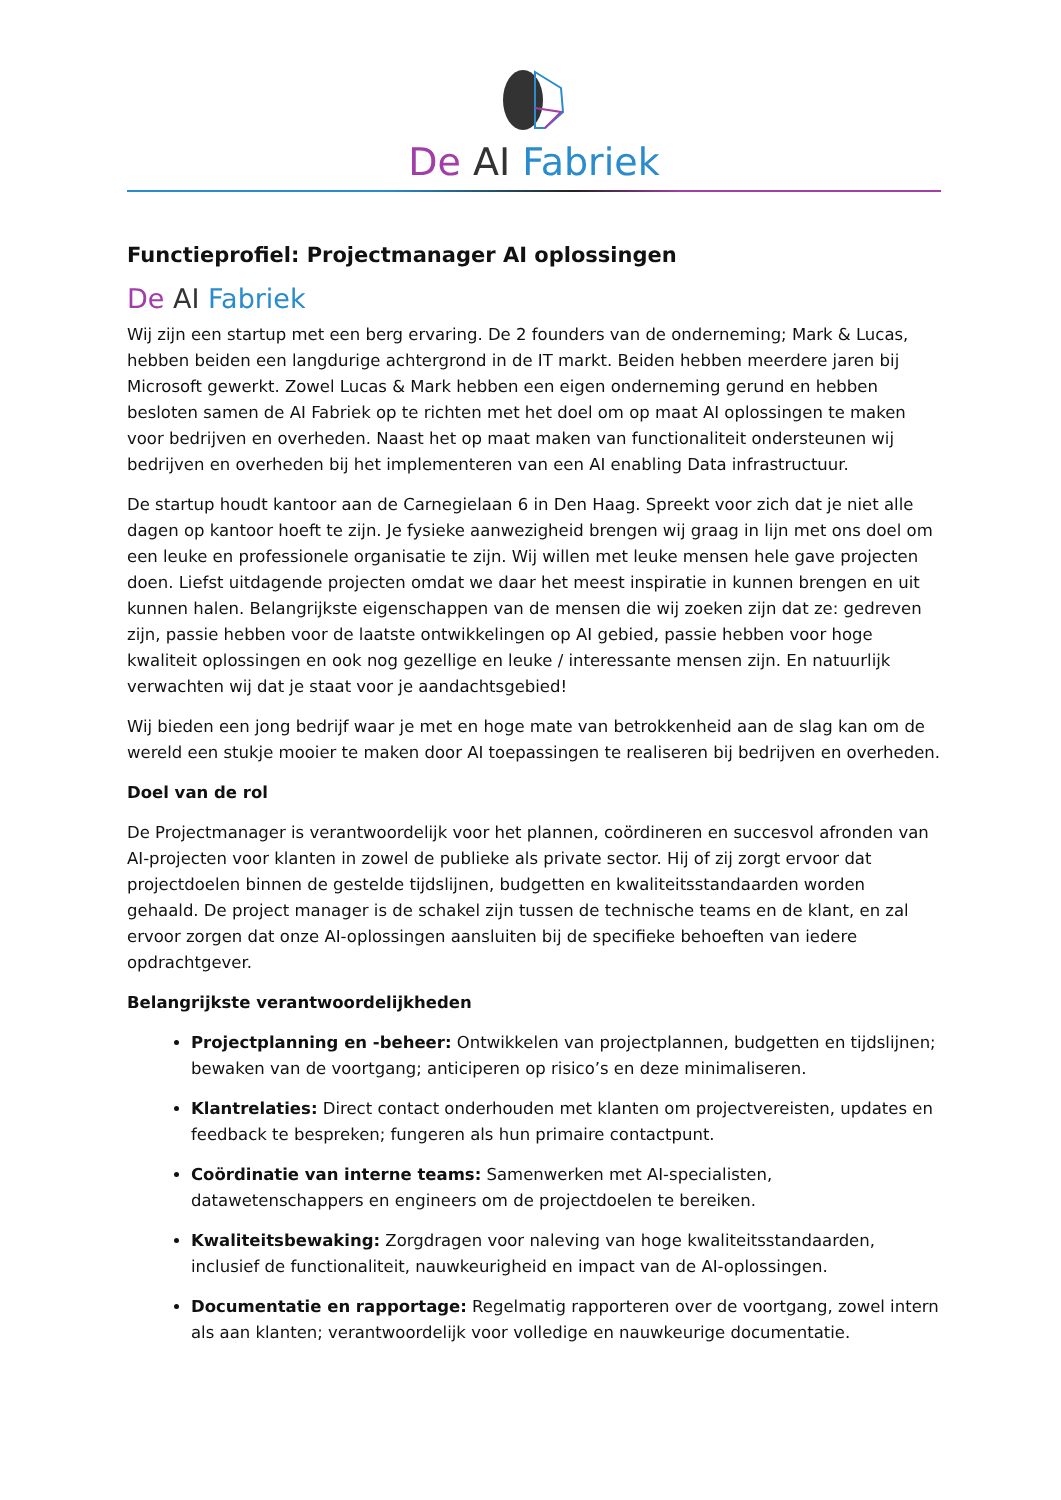De AI Fabriek
Functieprofiel: Projectmanager AI oplossingen
De AI Fabriek
Wij zijn een startup met een berg ervaring. De 2 founders van de onderneming; Mark & Lucas, hebben beiden een langdurige achtergrond in de IT markt. Beiden hebben meerdere jaren bij Microsoft gewerkt. Zowel Lucas & Mark hebben een eigen onderneming gerund en hebben besloten samen de AI Fabriek op te richten met het doel om op maat AI oplossingen te maken voor bedrijven en overheden. Naast het op maat maken van functionaliteit ondersteunen wij bedrijven en overheden bij het implementeren van een AI enabling Data infrastructuur.
De startup houdt kantoor aan de Carnegielaan 6 in Den Haag. Spreekt voor zich dat je niet alle dagen op kantoor hoeft te zijn. Je fysieke aanwezigheid brengen wij graag in lijn met ons doel om een leuke en professionele organisatie te zijn. Wij willen met leuke mensen hele gave projecten doen. Liefst uitdagende projecten omdat we daar het meest inspiratie in kunnen brengen en uit kunnen halen. Belangrijkste eigenschappen van de mensen die wij zoeken zijn dat ze: gedreven zijn, passie hebben voor de laatste ontwikkelingen op AI gebied, passie hebben voor hoge kwaliteit oplossingen en ook nog gezellige en leuke / interessante mensen zijn. En natuurlijk verwachten wij dat je staat voor je aandachtsgebied!
Wij bieden een jong bedrijf waar je met en hoge mate van betrokkenheid aan de slag kan om de wereld een stukje mooier te maken door AI toepassingen te realiseren bij bedrijven en overheden.
Doel van de rol
De Projectmanager is verantwoordelijk voor het plannen, coördineren en succesvol afronden van AI-projecten voor klanten in zowel de publieke als private sector. Hij of zij zorgt ervoor dat projectdoelen binnen de gestelde tijdslijnen, budgetten en kwaliteitsstandaarden worden gehaald. De project manager is de schakel zijn tussen de technische teams en de klant, en zal ervoor zorgen dat onze AI-oplossingen aansluiten bij de specifieke behoeften van iedere opdrachtgever.
Belangrijkste verantwoordelijkheden
Projectplanning en -beheer: Ontwikkelen van projectplannen, budgetten en tijdslijnen; bewaken van de voortgang; anticiperen op risico’s en deze minimaliseren.
Klantrelaties: Direct contact onderhouden met klanten om projectvereisten, updates en feedback te bespreken; fungeren als hun primaire contactpunt.
Coördinatie van interne teams: Samenwerken met AI-specialisten, datawetenschappers en engineers om de projectdoelen te bereiken.
Kwaliteitsbewaking: Zorgdragen voor naleving van hoge kwaliteitsstandaarden, inclusief de functionaliteit, nauwkeurigheid en impact van de AI-oplossingen.
Documentatie en rapportage: Regelmatig rapporteren over de voortgang, zowel intern als aan klanten; verantwoordelijk voor volledige en nauwkeurige documentatie.